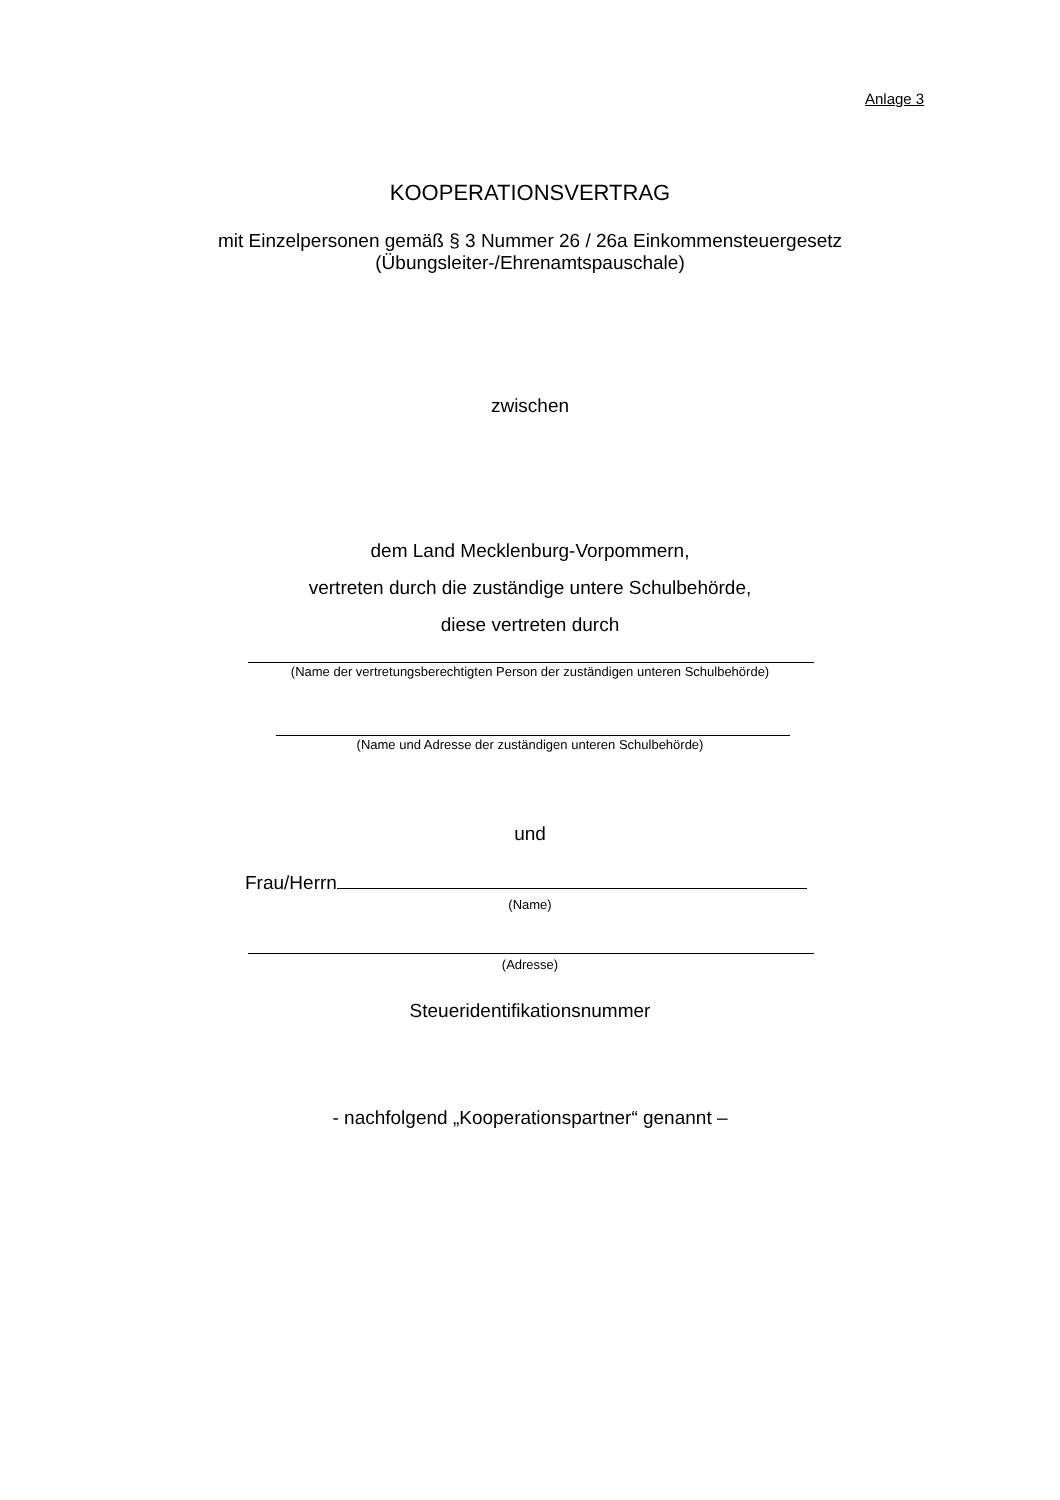Anlage 3
KOOPERATIONSVERTRAG
mit Einzelpersonen gemäß § 3 Nummer 26 / 26a Einkommensteuergesetz
(Übungsleiter-/Ehrenamtspauschale)
zwischen
dem Land Mecklenburg-Vorpommern,
vertreten durch die zuständige untere Schulbehörde,
diese vertreten durch
(Name der vertretungsberechtigten Person der zuständigen unteren Schulbehörde)
(Name und Adresse der zuständigen unteren Schulbehörde)
und
Frau/Herrn
(Name)
(Adresse)
Steueridentifikationsnummer
- nachfolgend „Kooperationspartner“ genannt –